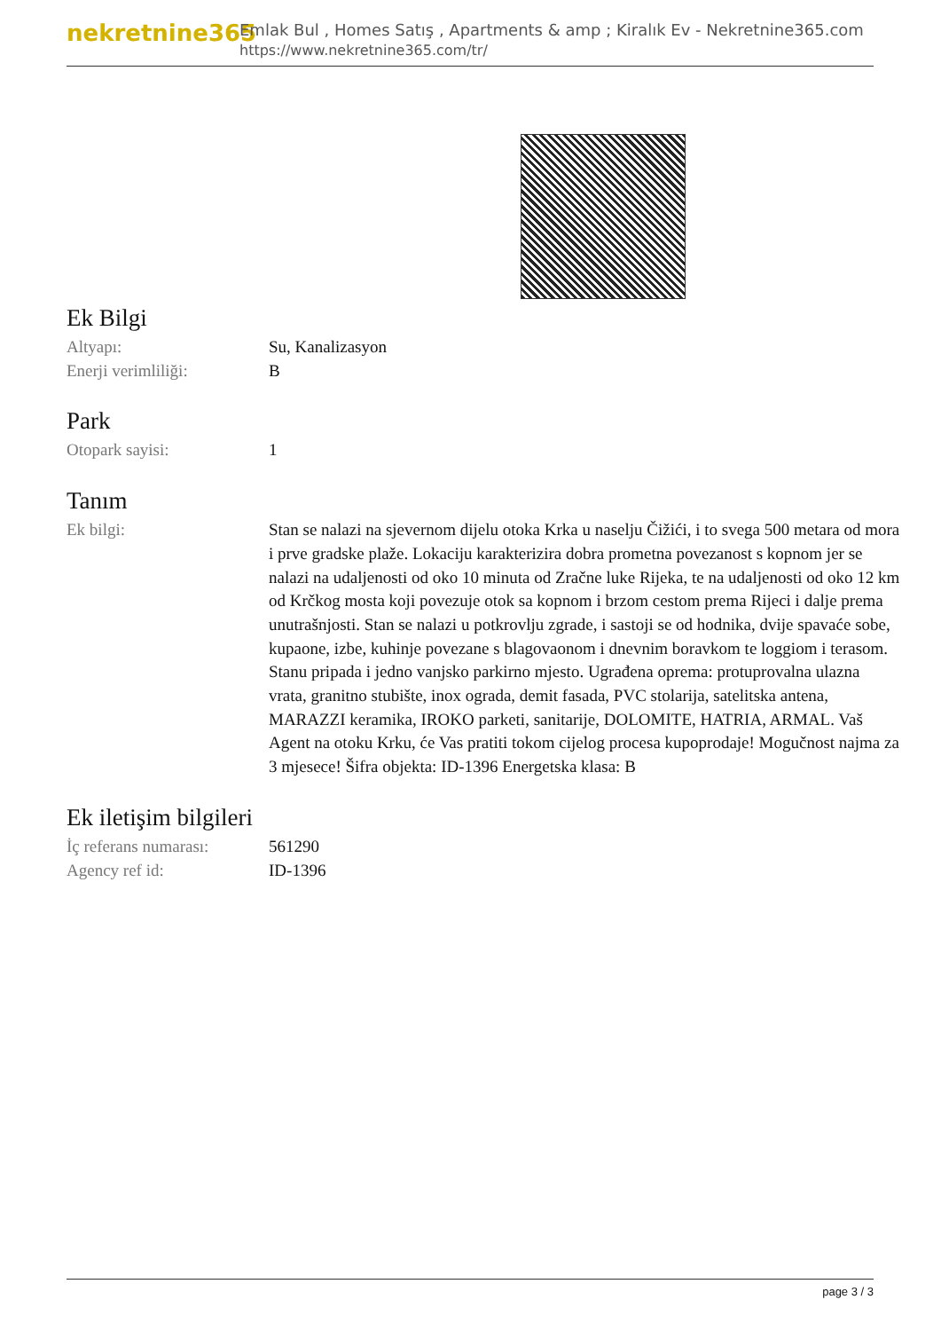nekretnine365
Emlak Bul , Homes Satış , Apartments & amp ; Kiralık Ev - Nekretnine365.com
https://www.nekretnine365.com/tr/
Ek Bilgi
| Altyapı: | Su, Kanalizasyon |
| Enerji verimliliği: | B |
Park
| Otopark sayisi: | 1 |
Tanım
| Ek bilgi: | Stan se nalazi na sjevernom dijelu otoka Krka u naselju Čižići, i to svega 500 metara od mora i prve gradske plaže. Lokaciju karakterizira dobra prometna povezanost s kopnom jer se nalazi na udaljenosti od oko 10 minuta od Zračne luke Rijeka, te na udaljenosti od oko 12 km od Krčkog mosta koji povezuje otok sa kopnom i brzom cestom prema Rijeci i dalje prema unutrašnjosti. Stan se nalazi u potkrovlju zgrade, i sastoji se od hodnika, dvije spavaće sobe, kupaone, izbe, kuhinje povezane s blagovaonom i dnevnim boravkom te loggiom i terasom. Stanu pripada i jedno vanjsko parkirno mjesto. Ugrađena oprema: protuprovalna ulazna vrata, granitno stubište, inox ograda, demit fasada, PVC stolarija, satelitska antena, MARAZZI keramika, IROKO parketi, sanitarije, DOLOMITE, HATRIA, ARMAL. Vaš Agent na otoku Krku, će Vas pratiti tokom cijelog procesa kupoprodaje! Mogučnost najma za 3 mjesece! Šifra objekta: ID-1396 Energetska klasa: B |
Ek iletişim bilgileri
| İç referans numarası: | 561290 |
| Agency ref id: | ID-1396 |
page 3 / 3